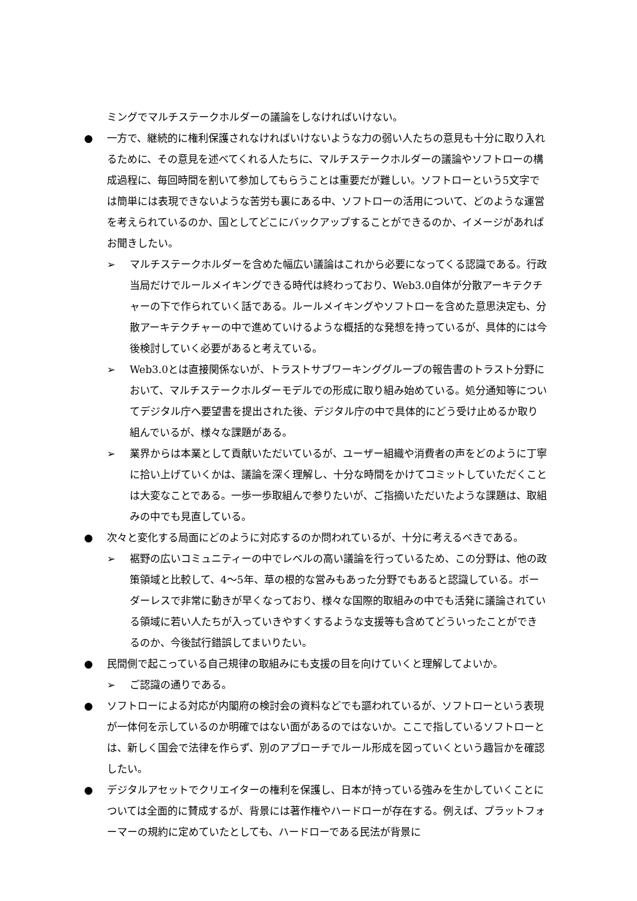ミングでマルチステークホルダーの議論をしなければいけない。
● 一方で、継続的に権利保護されなければいけないような力の弱い人たちの意見も十分に取り入れるために、その意見を述べてくれる人たちに、マルチステークホルダーの議論やソフトローの構成過程に、毎回時間を割いて参加してもらうことは重要だが難しい。ソフトローという5文字では簡単には表現できないような苦労も裏にある中、ソフトローの活用について、どのような運営を考えられているのか、国としてどこにバックアップすることができるのか、イメージがあればお聞きしたい。
➢ マルチステークホルダーを含めた幅広い議論はこれから必要になってくる認識である。行政当局だけでルールメイキングできる時代は終わっており、Web3.0自体が分散アーキテクチャーの下で作られていく話である。ルールメイキングやソフトローを含めた意思決定も、分散アーキテクチャーの中で進めていけるような概括的な発想を持っているが、具体的には今後検討していく必要があると考えている。
➢ Web3.0とは直接関係ないが、トラストサブワーキンググループの報告書のトラスト分野において、マルチステークホルダーモデルでの形成に取り組み始めている。処分通知等についてデジタル庁へ要望書を提出された後、デジタル庁の中で具体的にどう受け止めるか取り組んでいるが、様々な課題がある。
➢ 業界からは本業として貢献いただいているが、ユーザー組織や消費者の声をどのように丁寧に拾い上げていくかは、議論を深く理解し、十分な時間をかけてコミットしていただくことは大変なことである。一歩一歩取組んで参りたいが、ご指摘いただいたような課題は、取組みの中でも見直している。
● 次々と変化する局面にどのように対応するのか問われているが、十分に考えるべきである。
➢ 裾野の広いコミュニティーの中でレベルの高い議論を行っているため、この分野は、他の政策領域と比較して、4～5年、草の根的な営みもあった分野でもあると認識している。ボーダーレスで非常に動きが早くなっており、様々な国際的取組みの中でも活発に議論されている領域に若い人たちが入っていきやすくするような支援等も含めてどういったことができるのか、今後試行錯誤してまいりたい。
● 民間側で起こっている自己規律の取組みにも支援の目を向けていくと理解してよいか。
➢ ご認識の通りである。
● ソフトローによる対応が内閣府の検討会の資料などでも謳われているが、ソフトローという表現が一体何を示しているのか明確ではない面があるのではないか。ここで指しているソフトローとは、新しく国会で法律を作らず、別のアプローチでルール形成を図っていくという趣旨かを確認したい。
● デジタルアセットでクリエイターの権利を保護し、日本が持っている強みを生かしていくことについては全面的に賛成するが、背景には著作権やハードローが存在する。例えば、プラットフォーマーの規約に定めていたとしても、ハードローである民法が背景に